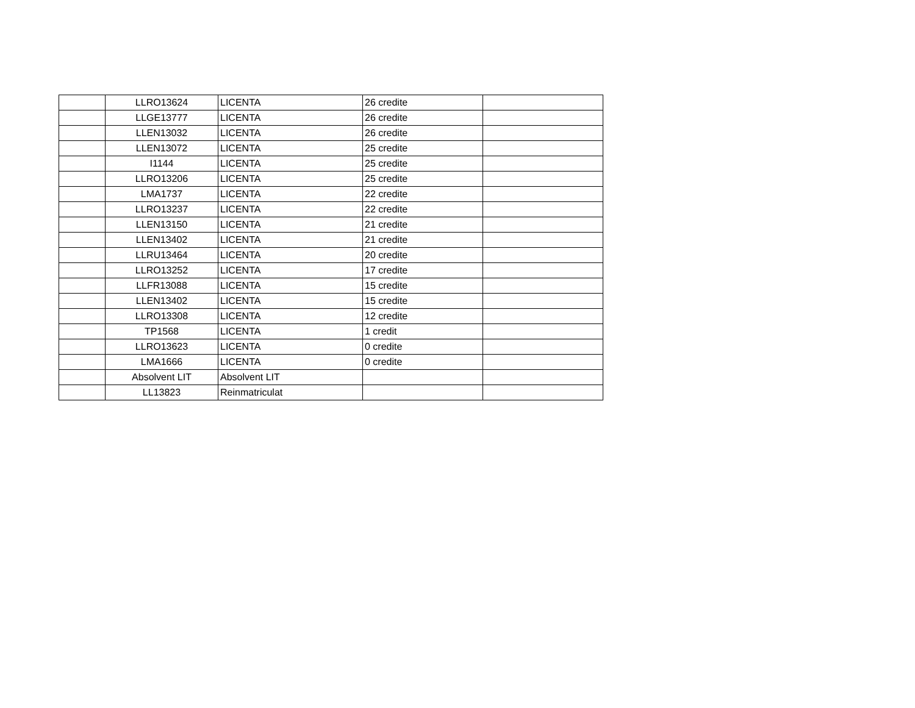| | LLRO13624 | LICENTA | 26 credite | |
| | LLGE13777 | LICENTA | 26 credite | |
| | LLEN13032 | LICENTA | 26 credite | |
| | LLEN13072 | LICENTA | 25 credite | |
| | I1144 | LICENTA | 25 credite | |
| | LLRO13206 | LICENTA | 25 credite | |
| | LMA1737 | LICENTA | 22 credite | |
| | LLRO13237 | LICENTA | 22 credite | |
| | LLEN13150 | LICENTA | 21 credite | |
| | LLEN13402 | LICENTA | 21 credite | |
| | LLRU13464 | LICENTA | 20 credite | |
| | LLRO13252 | LICENTA | 17 credite | |
| | LLFR13088 | LICENTA | 15 credite | |
| | LLEN13402 | LICENTA | 15 credite | |
| | LLRO13308 | LICENTA | 12 credite | |
| | TP1568 | LICENTA | 1 credit | |
| | LLRO13623 | LICENTA | 0 credite | |
| | LMA1666 | LICENTA | 0 credite | |
| | Absolvent LIT | Absolvent LIT | | |
| | LL13823 | Reinmatriculat | | |